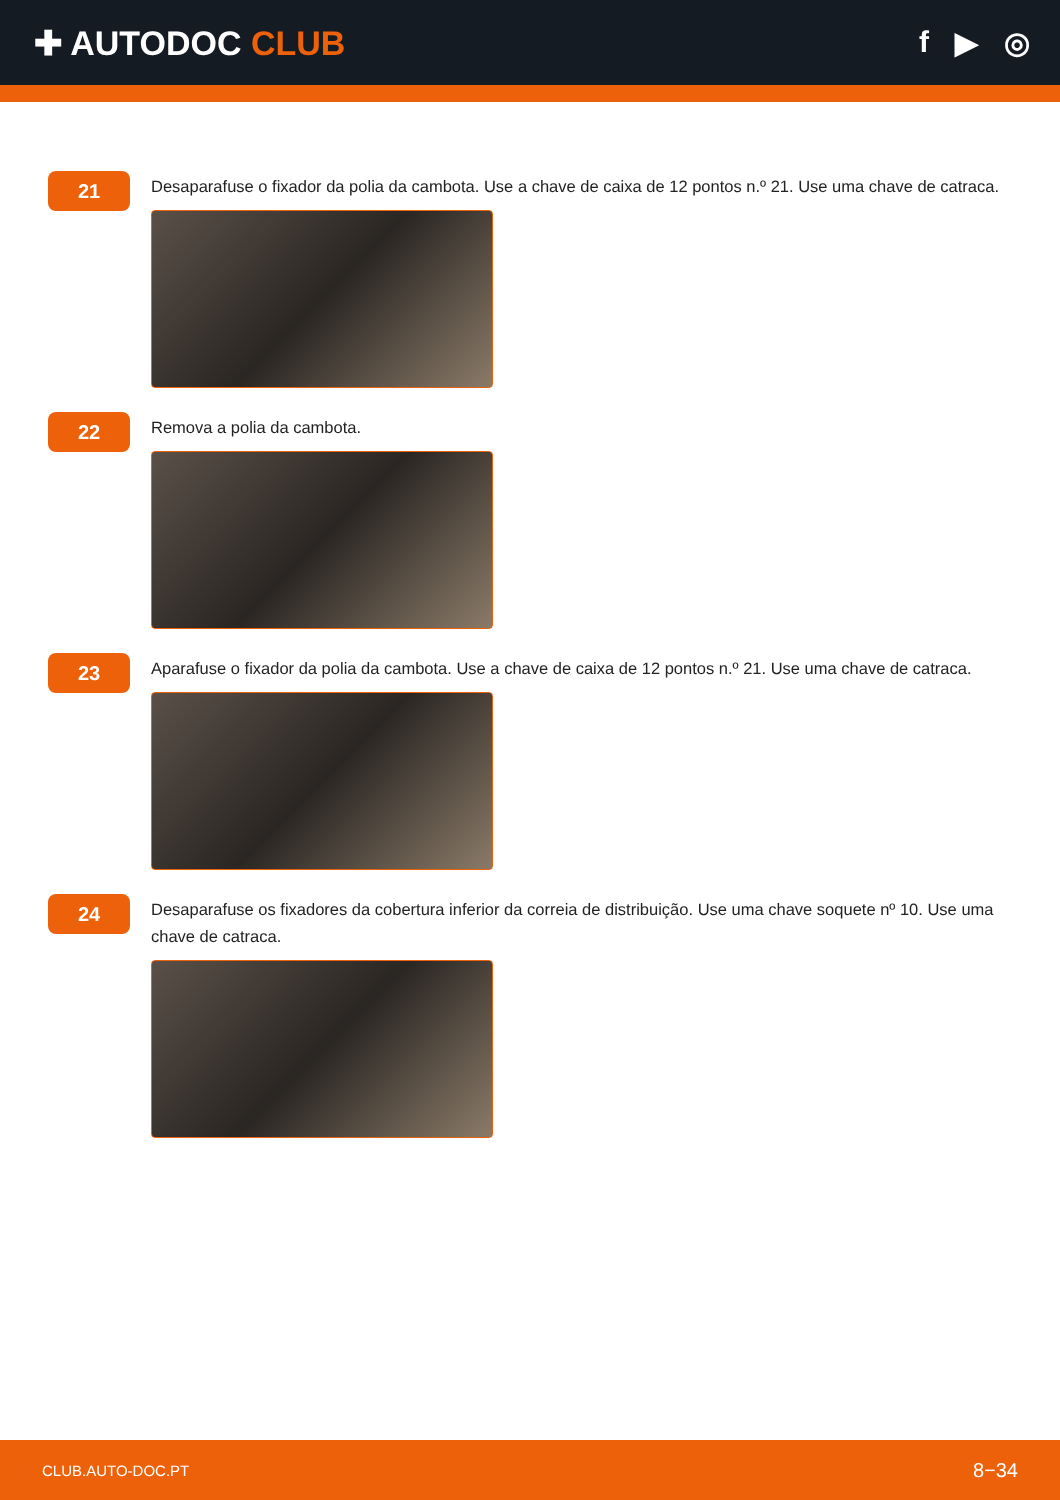✚ AUTODOC CLUB f ▶ ◎
21
Desaparafuse o fixador da polia da cambota. Use a chave de caixa de 12 pontos n.º 21. Use uma chave de catraca.
22
Remova a polia da cambota.
23
Aparafuse o fixador da polia da cambota. Use a chave de caixa de 12 pontos n.º 21. Use uma chave de catraca.
24
Desaparafuse os fixadores da cobertura inferior da correia de distribuição. Use uma chave soquete nº 10. Use uma chave de catraca.
CLUB.AUTO-DOC.PT 8−34